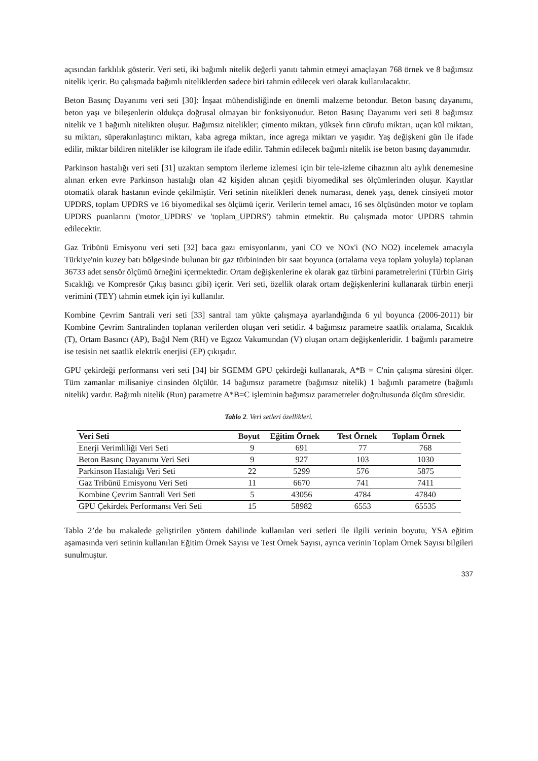açısından farklılık gösterir. Veri seti, iki bağımlı nitelik değerli yanıtı tahmin etmeyi amaçlayan 768 örnek ve 8 bağımsız nitelik içerir. Bu çalışmada bağımlı niteliklerden sadece biri tahmin edilecek veri olarak kullanılacaktır.
Beton Basınç Dayanımı veri seti [30]: İnşaat mühendisliğinde en önemli malzeme betondur. Beton basınç dayanımı, beton yaşı ve bileşenlerin oldukça doğrusal olmayan bir fonksiyonudur. Beton Basınç Dayanımı veri seti 8 bağımsız nitelik ve 1 bağımlı nitelikten oluşur. Bağımsız nitelikler; çimento miktarı, yüksek fırın cürufu miktarı, uçan kül miktarı, su miktarı, süperakınlaştırıcı miktarı, kaba agrega miktarı, ince agrega miktarı ve yaşıdır. Yaş değişkeni gün ile ifade edilir, miktar bildiren nitelikler ise kilogram ile ifade edilir. Tahmin edilecek bağımlı nitelik ise beton basınç dayanımıdır.
Parkinson hastalığı veri seti [31] uzaktan semptom ilerleme izlemesi için bir tele-izleme cihazının altı aylık denemesine alınan erken evre Parkinson hastalığı olan 42 kişiden alınan çeşitli biyomedikal ses ölçümlerinden oluşur. Kayıtlar otomatik olarak hastanın evinde çekilmiştir. Veri setinin nitelikleri denek numarası, denek yaşı, denek cinsiyeti motor UPDRS, toplam UPDRS ve 16 biyomedikal ses ölçümü içerir. Verilerin temel amacı, 16 ses ölçüsünden motor ve toplam UPDRS puanlarını ('motor_UPDRS' ve 'toplam_UPDRS') tahmin etmektir. Bu çalışmada motor UPDRS tahmin edilecektir.
Gaz Tribünü Emisyonu veri seti [32] baca gazı emisyonlarını, yani CO ve NOx'i (NO NO2) incelemek amacıyla Türkiye'nin kuzey batı bölgesinde bulunan bir gaz türbininden bir saat boyunca (ortalama veya toplam yoluyla) toplanan 36733 adet sensör ölçümü örneğini içermektedir. Ortam değişkenlerine ek olarak gaz türbini parametrelerini (Türbin Giriş Sıcaklığı ve Kompresör Çıkış basıncı gibi) içerir. Veri seti, özellik olarak ortam değişkenlerini kullanarak türbin enerji verimini (TEY) tahmin etmek için iyi kullanılır.
Kombine Çevrim Santrali veri seti [33] santral tam yükte çalışmaya ayarlandığında 6 yıl boyunca (2006-2011) bir Kombine Çevrim Santralinden toplanan verilerden oluşan veri setidir. 4 bağımsız parametre saatlik ortalama, Sıcaklık (T), Ortam Basıncı (AP), Bağıl Nem (RH) ve Egzoz Vakumundan (V) oluşan ortam değişkenleridir. 1 bağımlı parametre ise tesisin net saatlik elektrik enerjisi (EP) çıkışıdır.
GPU çekirdeği performansı veri seti [34] bir SGEMM GPU çekirdeği kullanarak, A*B = C'nin çalışma süresini ölçer. Tüm zamanlar milisaniye cinsinden ölçülür. 14 bağımsız parametre (bağımsız nitelik) 1 bağımlı parametre (bağımlı nitelik) vardır. Bağımlı nitelik (Run) parametre A*B=C işleminin bağımsız parametreler doğrultusunda ölçüm süresidir.
Tablo 2. Veri setleri özellikleri.
| Veri Seti | Boyut | Eğitim Örnek | Test Örnek | Toplam Örnek |
| --- | --- | --- | --- | --- |
| Enerji Verimliliği Veri Seti | 9 | 691 | 77 | 768 |
| Beton Basınç Dayanımı Veri Seti | 9 | 927 | 103 | 1030 |
| Parkinson Hastalığı Veri Seti | 22 | 5299 | 576 | 5875 |
| Gaz Tribünü Emisyonu Veri Seti | 11 | 6670 | 741 | 7411 |
| Kombine Çevrim Santrali Veri Seti | 5 | 43056 | 4784 | 47840 |
| GPU Çekirdek Performansı Veri Seti | 15 | 58982 | 6553 | 65535 |
Tablo 2’de bu makalede geliştirilen yöntem dahilinde kullanılan veri setleri ile ilgili verinin boyutu, YSA eğitim aşamasında veri setinin kullanılan Eğitim Örnek Sayısı ve Test Örnek Sayısı, ayrıca verinin Toplam Örnek Sayısı bilgileri sunulmuştur.
337